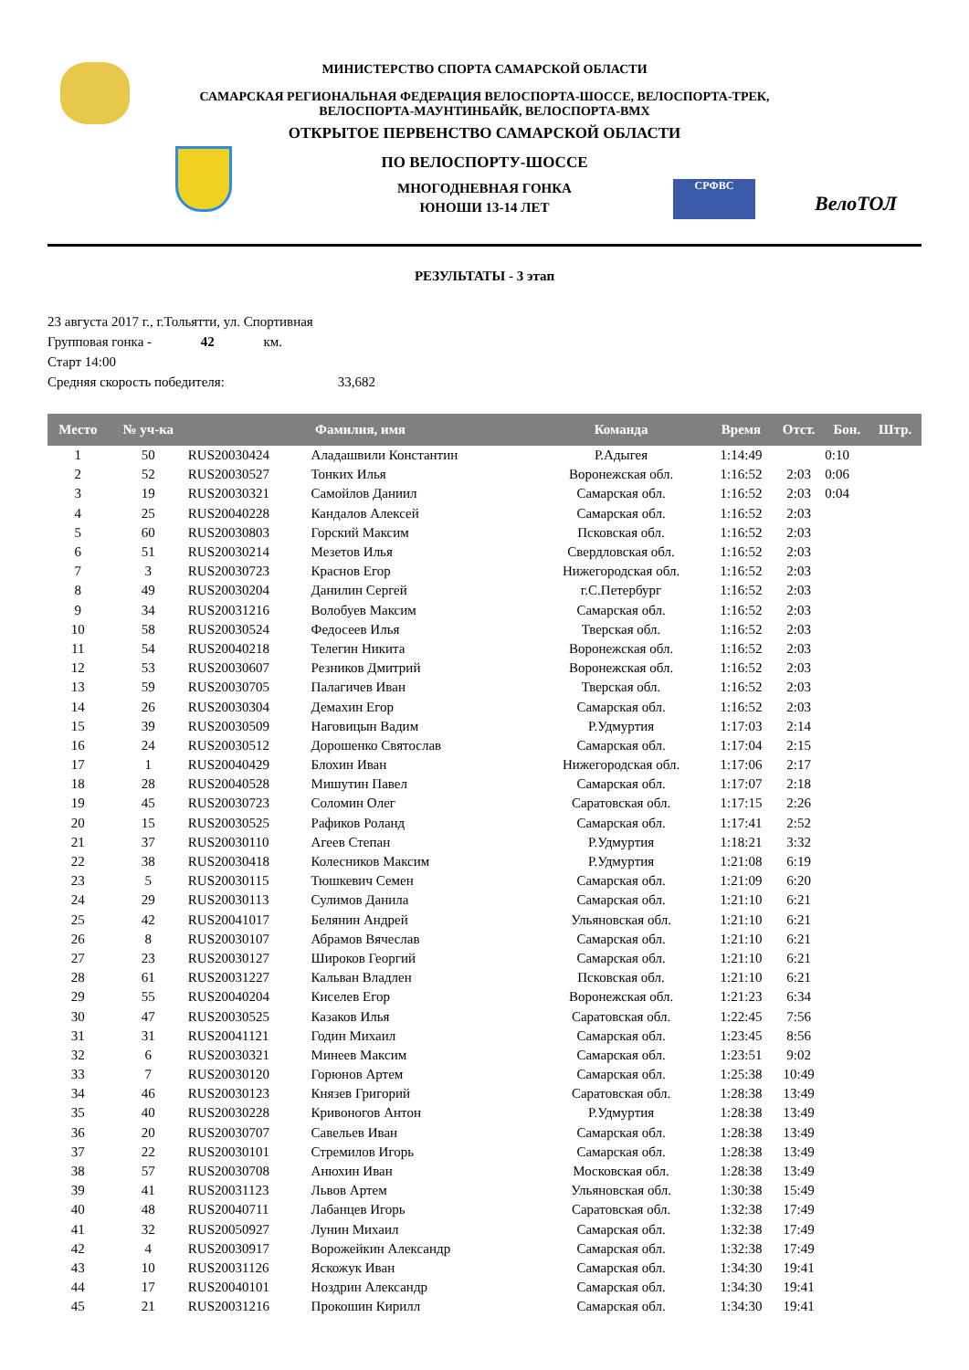СРФВС
ВелоТОЛ
МИНИСТЕРСТВО СПОРТА САМАРСКОЙ ОБЛАСТИ
САМАРСКАЯ РЕГИОНАЛЬНАЯ ФЕДЕРАЦИЯ ВЕЛОСПОРТА-ШОССЕ, ВЕЛОСПОРТА-ТРЕК,
ВЕЛОСПОРТА-МАУНТИНБАЙК, ВЕЛОСПОРТА-BMX
ОТКРЫТОЕ ПЕРВЕНСТВО САМАРСКОЙ ОБЛАСТИ
ПО ВЕЛОСПОРТУ-ШОССЕ
МНОГОДНЕВНАЯ ГОНКА
ЮНОШИ 13-14 ЛЕТ
РЕЗУЛЬТАТЫ - 3 этап
23 августа 2017 г., г.Тольятти, ул. Спортивная
Групповая гонка - 42 км.
Старт 14:00
Средняя скорость победителя: 33,682
| Место | № уч-ка | Фамилия, имя | | Команда | Время | Отст. | Бон. | Штр. |
| --- | --- | --- | --- | --- | --- | --- | --- | --- |
| 1 | 50 | RUS20030424 | Аладашвили Константин | Р.Адыгея | 1:14:49 | | 0:10 | |
| 2 | 52 | RUS20030527 | Тонких Илья | Воронежская обл. | 1:16:52 | 2:03 | 0:06 | |
| 3 | 19 | RUS20030321 | Самойлов Даниил | Самарская обл. | 1:16:52 | 2:03 | 0:04 | |
| 4 | 25 | RUS20040228 | Кандалов Алексей | Самарская обл. | 1:16:52 | 2:03 | | |
| 5 | 60 | RUS20030803 | Горский Максим | Псковская обл. | 1:16:52 | 2:03 | | |
| 6 | 51 | RUS20030214 | Мезетов Илья | Свердловская обл. | 1:16:52 | 2:03 | | |
| 7 | 3 | RUS20030723 | Краснов Егор | Нижегородская обл. | 1:16:52 | 2:03 | | |
| 8 | 49 | RUS20030204 | Данилин Сергей | г.С.Петербург | 1:16:52 | 2:03 | | |
| 9 | 34 | RUS20031216 | Волобуев Максим | Самарская обл. | 1:16:52 | 2:03 | | |
| 10 | 58 | RUS20030524 | Федосеев Илья | Тверская обл. | 1:16:52 | 2:03 | | |
| 11 | 54 | RUS20040218 | Телегин Никита | Воронежская обл. | 1:16:52 | 2:03 | | |
| 12 | 53 | RUS20030607 | Резников Дмитрий | Воронежская обл. | 1:16:52 | 2:03 | | |
| 13 | 59 | RUS20030705 | Палагичев Иван | Тверская обл. | 1:16:52 | 2:03 | | |
| 14 | 26 | RUS20030304 | Демахин Егор | Самарская обл. | 1:16:52 | 2:03 | | |
| 15 | 39 | RUS20030509 | Наговицын Вадим | Р.Удмуртия | 1:17:03 | 2:14 | | |
| 16 | 24 | RUS20030512 | Дорошенко Святослав | Самарская обл. | 1:17:04 | 2:15 | | |
| 17 | 1 | RUS20040429 | Блохин Иван | Нижегородская обл. | 1:17:06 | 2:17 | | |
| 18 | 28 | RUS20040528 | Мишутин Павел | Самарская обл. | 1:17:07 | 2:18 | | |
| 19 | 45 | RUS20030723 | Соломин Олег | Саратовская обл. | 1:17:15 | 2:26 | | |
| 20 | 15 | RUS20030525 | Рафиков Роланд | Самарская обл. | 1:17:41 | 2:52 | | |
| 21 | 37 | RUS20030110 | Агеев Степан | Р.Удмуртия | 1:18:21 | 3:32 | | |
| 22 | 38 | RUS20030418 | Колесников Максим | Р.Удмуртия | 1:21:08 | 6:19 | | |
| 23 | 5 | RUS20030115 | Тюшкевич Семен | Самарская обл. | 1:21:09 | 6:20 | | |
| 24 | 29 | RUS20030113 | Сулимов Данила | Самарская обл. | 1:21:10 | 6:21 | | |
| 25 | 42 | RUS20041017 | Белянин Андрей | Ульяновская обл. | 1:21:10 | 6:21 | | |
| 26 | 8 | RUS20030107 | Абрамов Вячеслав | Самарская обл. | 1:21:10 | 6:21 | | |
| 27 | 23 | RUS20030127 | Широков Георгий | Самарская обл. | 1:21:10 | 6:21 | | |
| 28 | 61 | RUS20031227 | Кальван Владлен | Псковская обл. | 1:21:10 | 6:21 | | |
| 29 | 55 | RUS20040204 | Киселев Егор | Воронежская обл. | 1:21:23 | 6:34 | | |
| 30 | 47 | RUS20030525 | Казаков Илья | Саратовская обл. | 1:22:45 | 7:56 | | |
| 31 | 31 | RUS20041121 | Годин Михаил | Самарская обл. | 1:23:45 | 8:56 | | |
| 32 | 6 | RUS20030321 | Минеев Максим | Самарская обл. | 1:23:51 | 9:02 | | |
| 33 | 7 | RUS20030120 | Горюнов Артем | Самарская обл. | 1:25:38 | 10:49 | | |
| 34 | 46 | RUS20030123 | Князев Григорий | Саратовская обл. | 1:28:38 | 13:49 | | |
| 35 | 40 | RUS20030228 | Кривоногов Антон | Р.Удмуртия | 1:28:38 | 13:49 | | |
| 36 | 20 | RUS20030707 | Савельев Иван | Самарская обл. | 1:28:38 | 13:49 | | |
| 37 | 22 | RUS20030101 | Стремилов Игорь | Самарская обл. | 1:28:38 | 13:49 | | |
| 38 | 57 | RUS20030708 | Анюхин Иван | Московская обл. | 1:28:38 | 13:49 | | |
| 39 | 41 | RUS20031123 | Львов Артем | Ульяновская обл. | 1:30:38 | 15:49 | | |
| 40 | 48 | RUS20040711 | Лабанцев Игорь | Саратовская обл. | 1:32:38 | 17:49 | | |
| 41 | 32 | RUS20050927 | Лунин Михаил | Самарская обл. | 1:32:38 | 17:49 | | |
| 42 | 4 | RUS20030917 | Ворожейкин Александр | Самарская обл. | 1:32:38 | 17:49 | | |
| 43 | 10 | RUS20031126 | Яскожук Иван | Самарская обл. | 1:34:30 | 19:41 | | |
| 44 | 17 | RUS20040101 | Ноздрин Александр | Самарская обл. | 1:34:30 | 19:41 | | |
| 45 | 21 | RUS20031216 | Прокошин Кирилл | Самарская обл. | 1:34:30 | 19:41 | | |